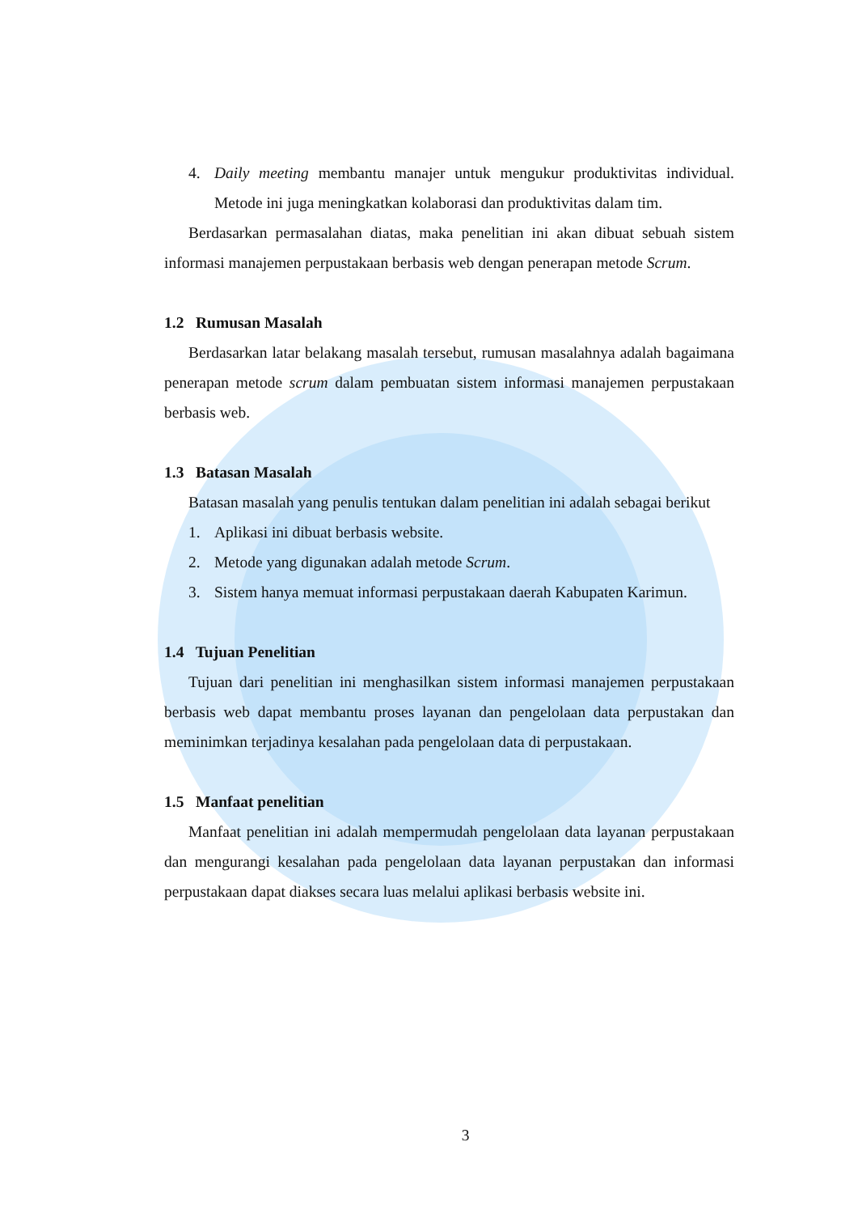4. Daily meeting membantu manajer untuk mengukur produktivitas individual. Metode ini juga meningkatkan kolaborasi dan produktivitas dalam tim.
Berdasarkan permasalahan diatas, maka penelitian ini akan dibuat sebuah sistem informasi manajemen perpustakaan berbasis web dengan penerapan metode Scrum.
1.2 Rumusan Masalah
Berdasarkan latar belakang masalah tersebut, rumusan masalahnya adalah bagaimana penerapan metode scrum dalam pembuatan sistem informasi manajemen perpustakaan berbasis web.
1.3 Batasan Masalah
Batasan masalah yang penulis tentukan dalam penelitian ini adalah sebagai berikut
1. Aplikasi ini dibuat berbasis website.
2. Metode yang digunakan adalah metode Scrum.
3. Sistem hanya memuat informasi perpustakaan daerah Kabupaten Karimun.
1.4 Tujuan Penelitian
Tujuan dari penelitian ini menghasilkan sistem informasi manajemen perpustakaan berbasis web dapat membantu proses layanan dan pengelolaan data perpustakan dan meminimkan terjadinya kesalahan pada pengelolaan data di perpustakaan.
1.5 Manfaat penelitian
Manfaat penelitian ini adalah mempermudah pengelolaan data layanan perpustakaan dan mengurangi kesalahan pada pengelolaan data layanan perpustakan dan informasi perpustakaan dapat diakses secara luas melalui aplikasi berbasis website ini.
3